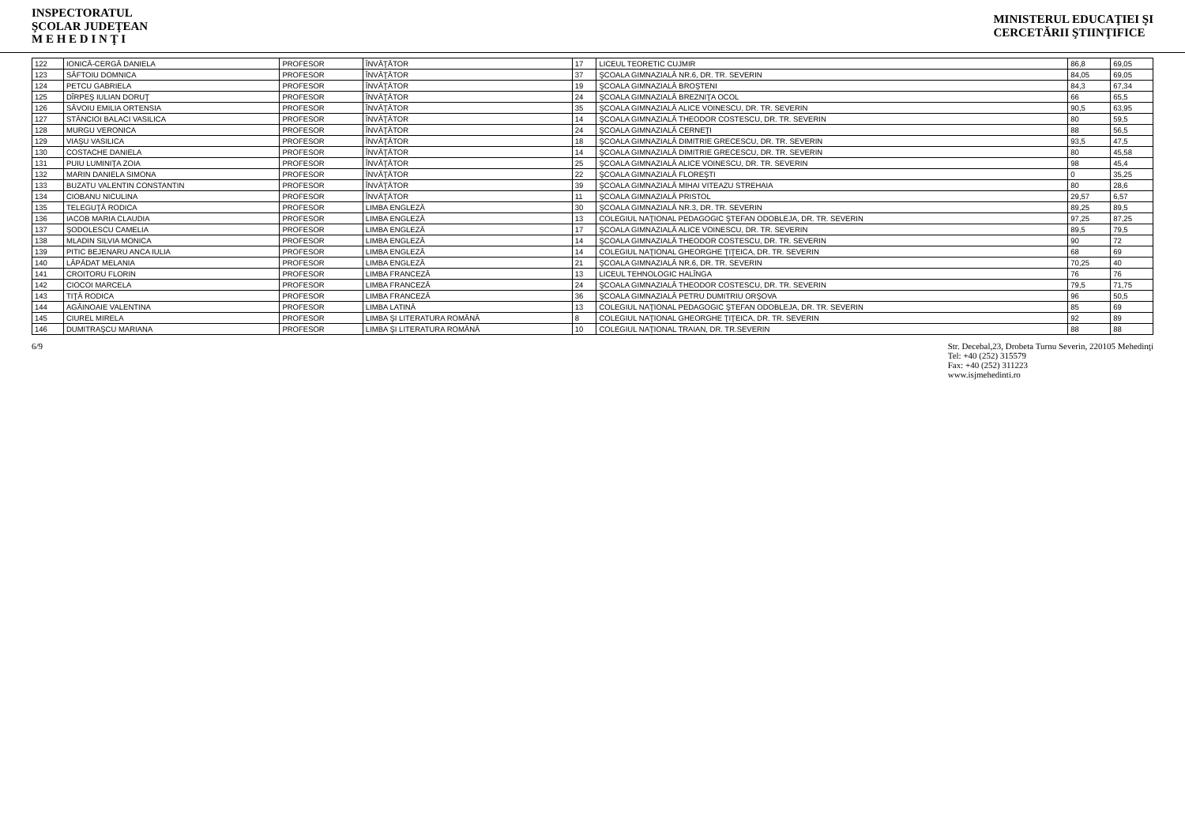INSPECTORATUL
ŞCOLAR JUDEŢEAN
M E H E D I N Ţ I
MINISTERUL EDUCAŢIEI ŞI
CERCETĂRII ŞTIINŢIFICE
| 122 | IONICĂ-CERGĂ DANIELA | PROFESOR | ÎNVĂŢĂTOR | 17 | LICEUL TEORETIC CUJMIR | 86,8 | 69,05 |
| 123 | SĂFTOIU DOMNICA | PROFESOR | ÎNVĂŢĂTOR | 37 | ŞCOALA GIMNAZIALĂ NR.6, DR. TR. SEVERIN | 84,05 | 69,05 |
| 124 | PETCU GABRIELA | PROFESOR | ÎNVĂŢĂTOR | 19 | ŞCOALA GIMNAZIALĂ BROŞTENI | 84,3 | 67,34 |
| 125 | DÎRPEŞ IULIAN DORUŢ | PROFESOR | ÎNVĂŢĂTOR | 24 | ŞCOALA GIMNAZIALĂ BREZNIŢA OCOL | 66 | 65,5 |
| 126 | SĂVOIU EMILIA ORTENSIA | PROFESOR | ÎNVĂŢĂTOR | 35 | ŞCOALA GIMNAZIALĂ ALICE VOINESCU, DR. TR. SEVERIN | 90,5 | 63,95 |
| 127 | STĂNCIOI BALACI VASILICA | PROFESOR | ÎNVĂŢĂTOR | 14 | ŞCOALA GIMNAZIALĂ THEODOR COSTESCU, DR. TR. SEVERIN | 80 | 59,5 |
| 128 | MURGU VERONICA | PROFESOR | ÎNVĂŢĂTOR | 24 | ŞCOALA GIMNAZIALĂ CERNEŢI | 88 | 56,5 |
| 129 | VIAŞU VASILICA | PROFESOR | ÎNVĂŢĂTOR | 18 | ŞCOALA GIMNAZIALĂ DIMITRIE GRECESCU, DR. TR. SEVERIN | 93,5 | 47,5 |
| 130 | COSTACHE DANIELA | PROFESOR | ÎNVĂŢĂTOR | 14 | ŞCOALA GIMNAZIALĂ DIMITRIE GRECESCU, DR. TR. SEVERIN | 80 | 45,58 |
| 131 | PUIU LUMINIŢA ZOIA | PROFESOR | ÎNVĂŢĂTOR | 25 | ŞCOALA GIMNAZIALĂ ALICE VOINESCU, DR. TR. SEVERIN | 98 | 45,4 |
| 132 | MARIN DANIELA SIMONA | PROFESOR | ÎNVĂŢĂTOR | 22 | ŞCOALA GIMNAZIALĂ FLOREŞTI | 0 | 35,25 |
| 133 | BUZATU VALENTIN CONSTANTIN | PROFESOR | ÎNVĂŢĂTOR | 39 | ŞCOALA GIMNAZIALĂ MIHAI VITEAZU STREHAIA | 80 | 28,6 |
| 134 | CIOBANU NICULINA | PROFESOR | ÎNVĂŢĂTOR | 11 | ŞCOALA GIMNAZIALĂ PRISTOL | 29,57 | 6,57 |
| 135 | TELEGUŢĂ RODICA | PROFESOR | LIMBA ENGLEZĂ | 30 | ŞCOALA GIMNAZIALĂ NR.3, DR. TR. SEVERIN | 89,25 | 89,5 |
| 136 | IACOB MARIA CLAUDIA | PROFESOR | LIMBA ENGLEZĂ | 13 | COLEGIUL NAŢIONAL PEDAGOGIC ŞTEFAN ODOBLEJA, DR. TR. SEVERIN | 97,25 | 87,25 |
| 137 | ŞODOLESCU CAMELIA | PROFESOR | LIMBA ENGLEZĂ | 17 | ŞCOALA GIMNAZIALĂ ALICE VOINESCU, DR. TR. SEVERIN | 89,5 | 79,5 |
| 138 | MLADIN SILVIA MONICA | PROFESOR | LIMBA ENGLEZĂ | 14 | ŞCOALA GIMNAZIALĂ THEODOR COSTESCU, DR. TR. SEVERIN | 90 | 72 |
| 139 | PITIC BEJENARU ANCA IULIA | PROFESOR | LIMBA ENGLEZĂ | 14 | COLEGIUL NAŢIONAL GHEORGHE ŢIŢEICA, DR. TR. SEVERIN | 68 | 69 |
| 140 | LĂPĂDAT MELANIA | PROFESOR | LIMBA ENGLEZĂ | 21 | ŞCOALA GIMNAZIALĂ NR.6, DR. TR. SEVERIN | 70,25 | 40 |
| 141 | CROITORU FLORIN | PROFESOR | LIMBA FRANCEZĂ | 13 | LICEUL TEHNOLOGIC HALÎNGA | 76 | 76 |
| 142 | CIOCOI MARCELA | PROFESOR | LIMBA FRANCEZĂ | 24 | ŞCOALA GIMNAZIALĂ THEODOR COSTESCU, DR. TR. SEVERIN | 79,5 | 71,75 |
| 143 | TIŢĂ RODICA | PROFESOR | LIMBA FRANCEZĂ | 36 | ŞCOALA GIMNAZIALĂ PETRU DUMITRIU ORŞOVA | 96 | 50,5 |
| 144 | AGĂINOAIE VALENTINA | PROFESOR | LIMBA LATINĂ | 13 | COLEGIUL NAŢIONAL PEDAGOGIC ŞTEFAN ODOBLEJA, DR. TR. SEVERIN | 85 | 69 |
| 145 | CIUREL MIRELA | PROFESOR | LIMBA ŞI LITERATURA ROMÂNĂ | 8 | COLEGIUL NAŢIONAL GHEORGHE ŢIŢEICA, DR. TR. SEVERIN | 92 | 89 |
| 146 | DUMITRAŞCU MARIANA | PROFESOR | LIMBA ŞI LITERATURA ROMÂNĂ | 10 | COLEGIUL NAŢIONAL TRAIAN, DR. TR.SEVERIN | 88 | 88 |
6/9 Str. Decebal,23, Drobeta Turnu Severin, 220105 Mehedinţi
Tel: +40 (252) 315579
Fax: +40 (252) 311223
www.isjmehedinti.ro